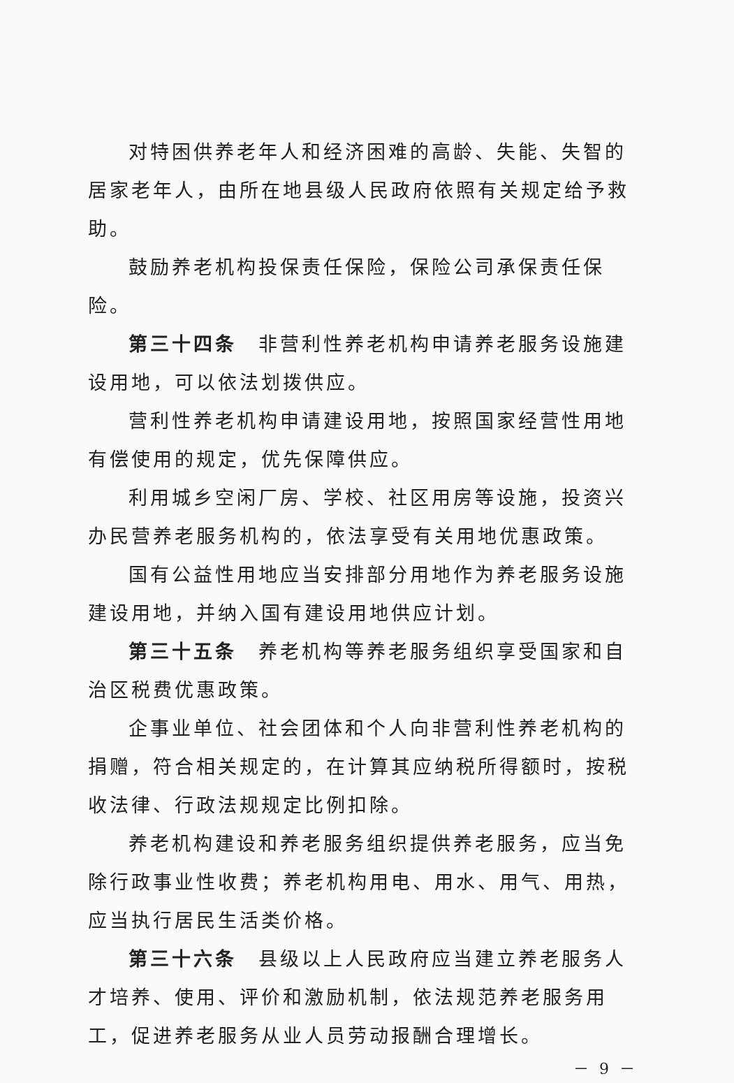对特困供养老年人和经济困难的高龄、失能、失智的居家老年人，由所在地县级人民政府依照有关规定给予救助。
鼓励养老机构投保责任保险，保险公司承保责任保险。
第三十四条　非营利性养老机构申请养老服务设施建设用地，可以依法划拨供应。
营利性养老机构申请建设用地，按照国家经营性用地有偿使用的规定，优先保障供应。
利用城乡空闲厂房、学校、社区用房等设施，投资兴办民营养老服务机构的，依法享受有关用地优惠政策。
国有公益性用地应当安排部分用地作为养老服务设施建设用地，并纳入国有建设用地供应计划。
第三十五条　养老机构等养老服务组织享受国家和自治区税费优惠政策。
企事业单位、社会团体和个人向非营利性养老机构的捐赠，符合相关规定的，在计算其应纳税所得额时，按税收法律、行政法规规定比例扣除。
养老机构建设和养老服务组织提供养老服务，应当免除行政事业性收费；养老机构用电、用水、用气、用热，应当执行居民生活类价格。
第三十六条　县级以上人民政府应当建立养老服务人才培养、使用、评价和激励机制，依法规范养老服务用工，促进养老服务从业人员劳动报酬合理增长。
－ 9 －